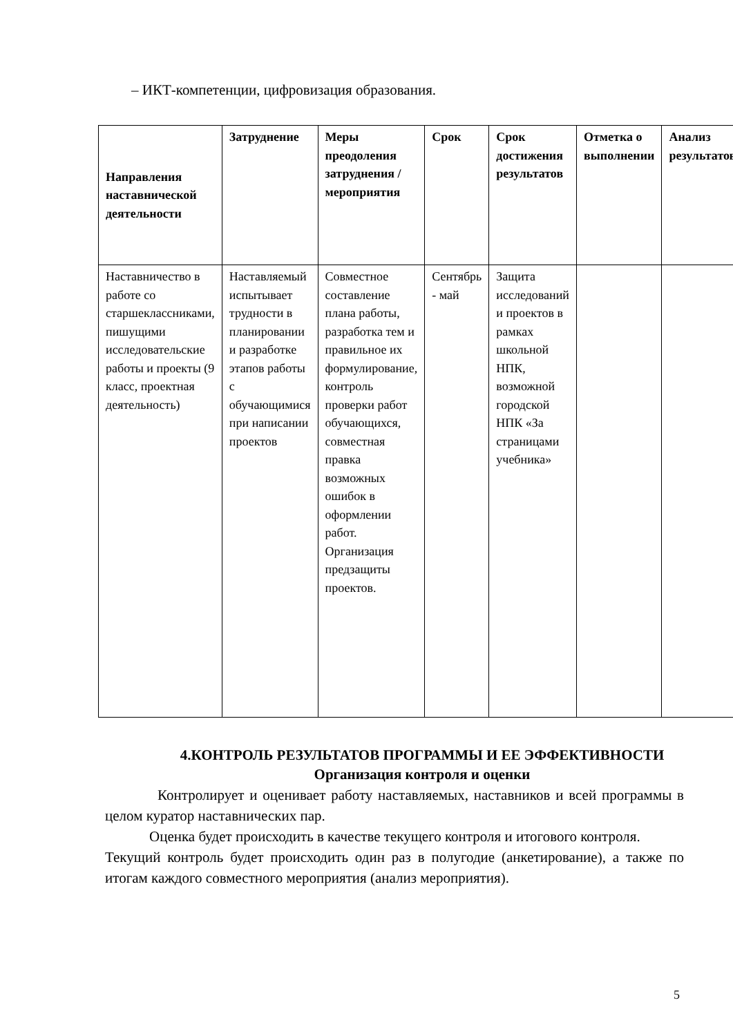– ИКТ-компетенции, цифровизация образования.
| Направления наставнической деятельности | Затруднение | Меры преодоления затруднения / мероприятия | Срок | Срок достижения результатов | Отметка о выполнении | Анализ результатов |
| --- | --- | --- | --- | --- | --- | --- |
| Наставничество в работе со старшеклассниками, пишущими исследовательские работы и проекты (9 класс, проектная деятельность) | Наставляемый испытывает трудности в планировании и разработке этапов работы с обучающимися при написании проектов | Совместное составление плана работы, разработка тем и правильное их формулирование, контроль проверки работ обучающихся, совместная правка возможных ошибок в оформлении работ. Организация предзащиты проектов. | Сентябрь - май | Защита исследований и проектов в рамках школьной НПК, возможной городской НПК «За страницами учебника» | | |
4.КОНТРОЛЬ РЕЗУЛЬТАТОВ ПРОГРАММЫ И ЕЕ ЭФФЕКТИВНОСТИ
Организация контроля и оценки
Контролирует и оценивает работу наставляемых, наставников и всей программы в целом куратор наставнических пар.
Оценка будет происходить в качестве текущего контроля и итогового контроля.
Текущий контроль будет происходить один раз в полугодие (анкетирование), а также по итогам каждого совместного мероприятия (анализ мероприятия).
5